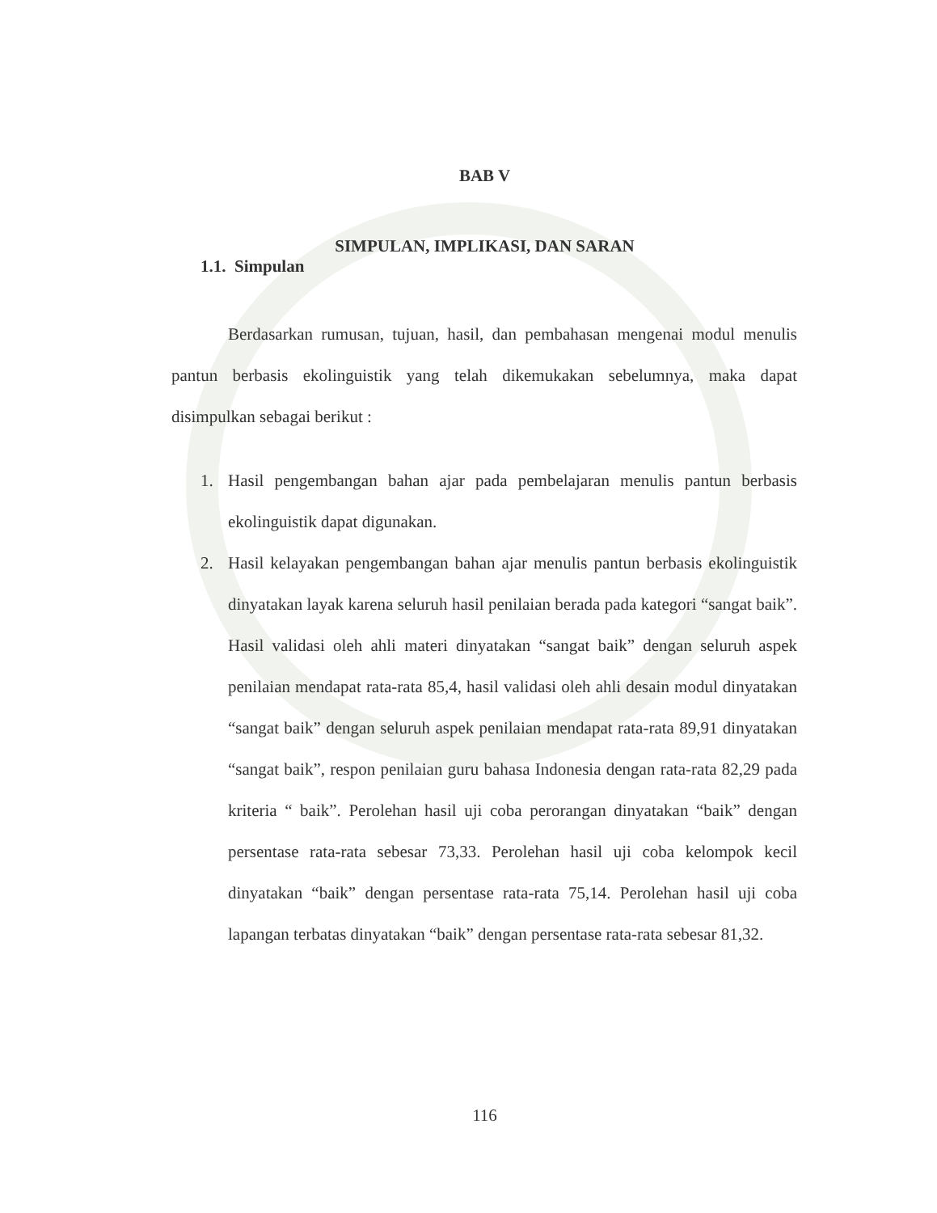BAB V
SIMPULAN, IMPLIKASI, DAN SARAN
1.1. Simpulan
Berdasarkan rumusan, tujuan, hasil, dan pembahasan mengenai modul menulis pantun berbasis ekolinguistik yang telah dikemukakan sebelumnya, maka dapat disimpulkan sebagai berikut :
1. Hasil pengembangan bahan ajar pada pembelajaran menulis pantun berbasis ekolinguistik dapat digunakan.
2. Hasil kelayakan pengembangan bahan ajar menulis pantun berbasis ekolinguistik dinyatakan layak karena seluruh hasil penilaian berada pada kategori “sangat baik”. Hasil validasi oleh ahli materi dinyatakan “sangat baik” dengan seluruh aspek penilaian mendapat rata-rata 85,4, hasil validasi oleh ahli desain modul dinyatakan “sangat baik” dengan seluruh aspek penilaian mendapat rata-rata 89,91 dinyatakan “sangat baik”, respon penilaian guru bahasa Indonesia dengan rata-rata 82,29 pada kriteria “ baik”. Perolehan hasil uji coba perorangan dinyatakan “baik” dengan persentase rata-rata sebesar 73,33. Perolehan hasil uji coba kelompok kecil dinyatakan “baik” dengan persentase rata-rata 75,14. Perolehan hasil uji coba lapangan terbatas dinyatakan “baik” dengan persentase rata-rata sebesar 81,32.
116